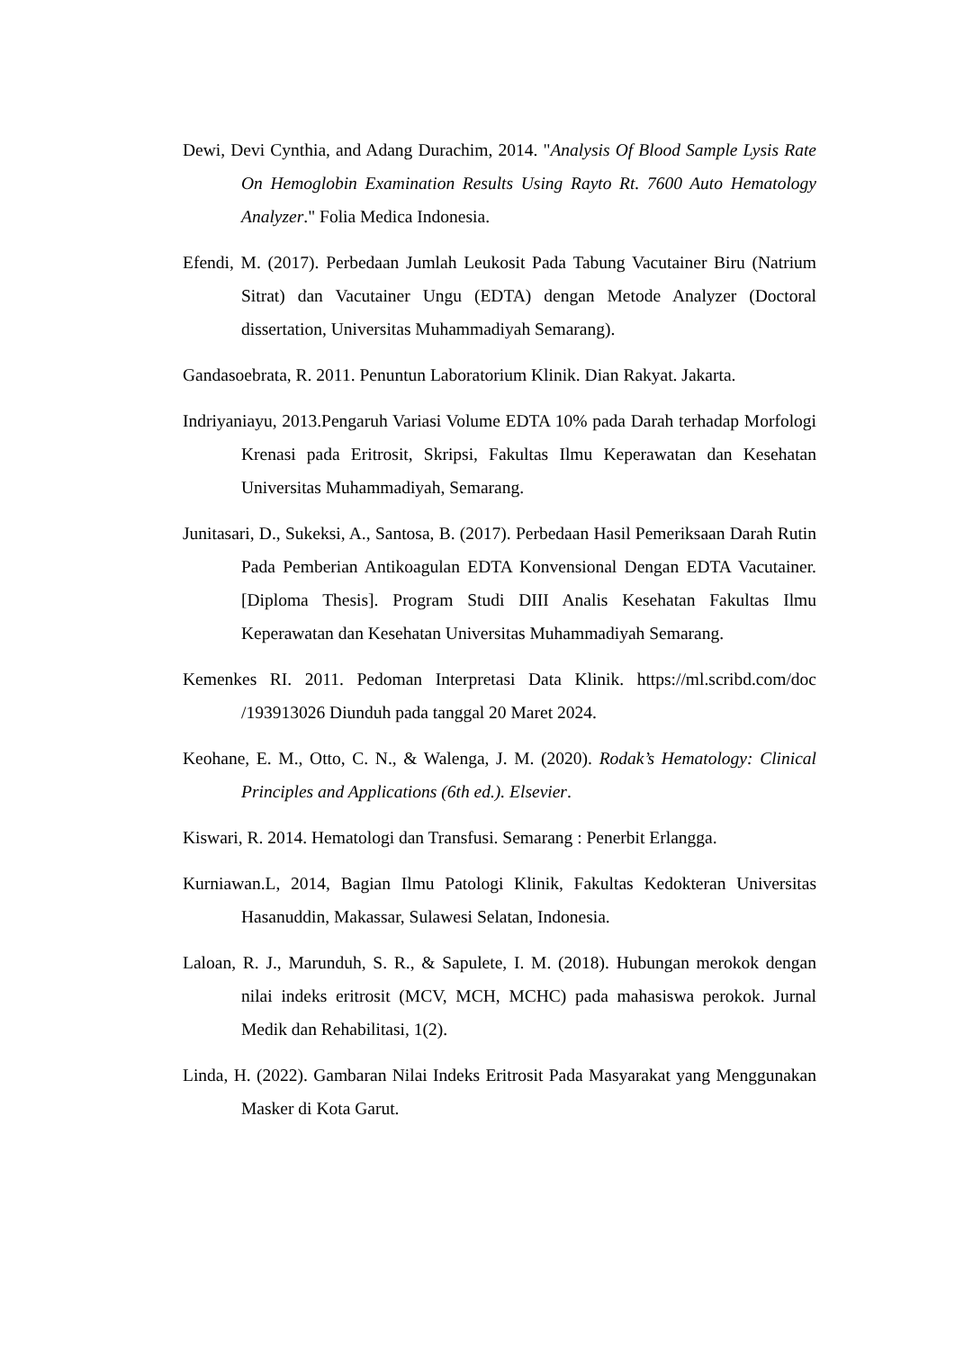Dewi, Devi Cynthia, and Adang Durachim, 2014. "Analysis Of Blood Sample Lysis Rate On Hemoglobin Examination Results Using Rayto Rt. 7600 Auto Hematology Analyzer." Folia Medica Indonesia.
Efendi, M. (2017). Perbedaan Jumlah Leukosit Pada Tabung Vacutainer Biru (Natrium Sitrat) dan Vacutainer Ungu (EDTA) dengan Metode Analyzer (Doctoral dissertation, Universitas Muhammadiyah Semarang).
Gandasoebrata, R. 2011. Penuntun Laboratorium Klinik. Dian Rakyat. Jakarta.
Indriyaniayu, 2013.Pengaruh Variasi Volume EDTA 10% pada Darah terhadap Morfologi Krenasi pada Eritrosit, Skripsi, Fakultas Ilmu Keperawatan dan Kesehatan Universitas Muhammadiyah, Semarang.
Junitasari, D., Sukeksi, A., Santosa, B. (2017). Perbedaan Hasil Pemeriksaan Darah Rutin Pada Pemberian Antikoagulan EDTA Konvensional Dengan EDTA Vacutainer. [Diploma Thesis]. Program Studi DIII Analis Kesehatan Fakultas Ilmu Keperawatan dan Kesehatan Universitas Muhammadiyah Semarang.
Kemenkes RI. 2011. Pedoman Interpretasi Data Klinik. https://ml.scribd.com/doc /193913026 Diunduh pada tanggal 20 Maret 2024.
Keohane, E. M., Otto, C. N., & Walenga, J. M. (2020). Rodak’s Hematology: Clinical Principles and Applications (6th ed.). Elsevier.
Kiswari, R. 2014. Hematologi dan Transfusi. Semarang : Penerbit Erlangga.
Kurniawan.L, 2014, Bagian Ilmu Patologi Klinik, Fakultas Kedokteran Universitas Hasanuddin, Makassar, Sulawesi Selatan, Indonesia.
Laloan, R. J., Marunduh, S. R., & Sapulete, I. M. (2018). Hubungan merokok dengan nilai indeks eritrosit (MCV, MCH, MCHC) pada mahasiswa perokok. Jurnal Medik dan Rehabilitasi, 1(2).
Linda, H. (2022). Gambaran Nilai Indeks Eritrosit Pada Masyarakat yang Menggunakan Masker di Kota Garut.